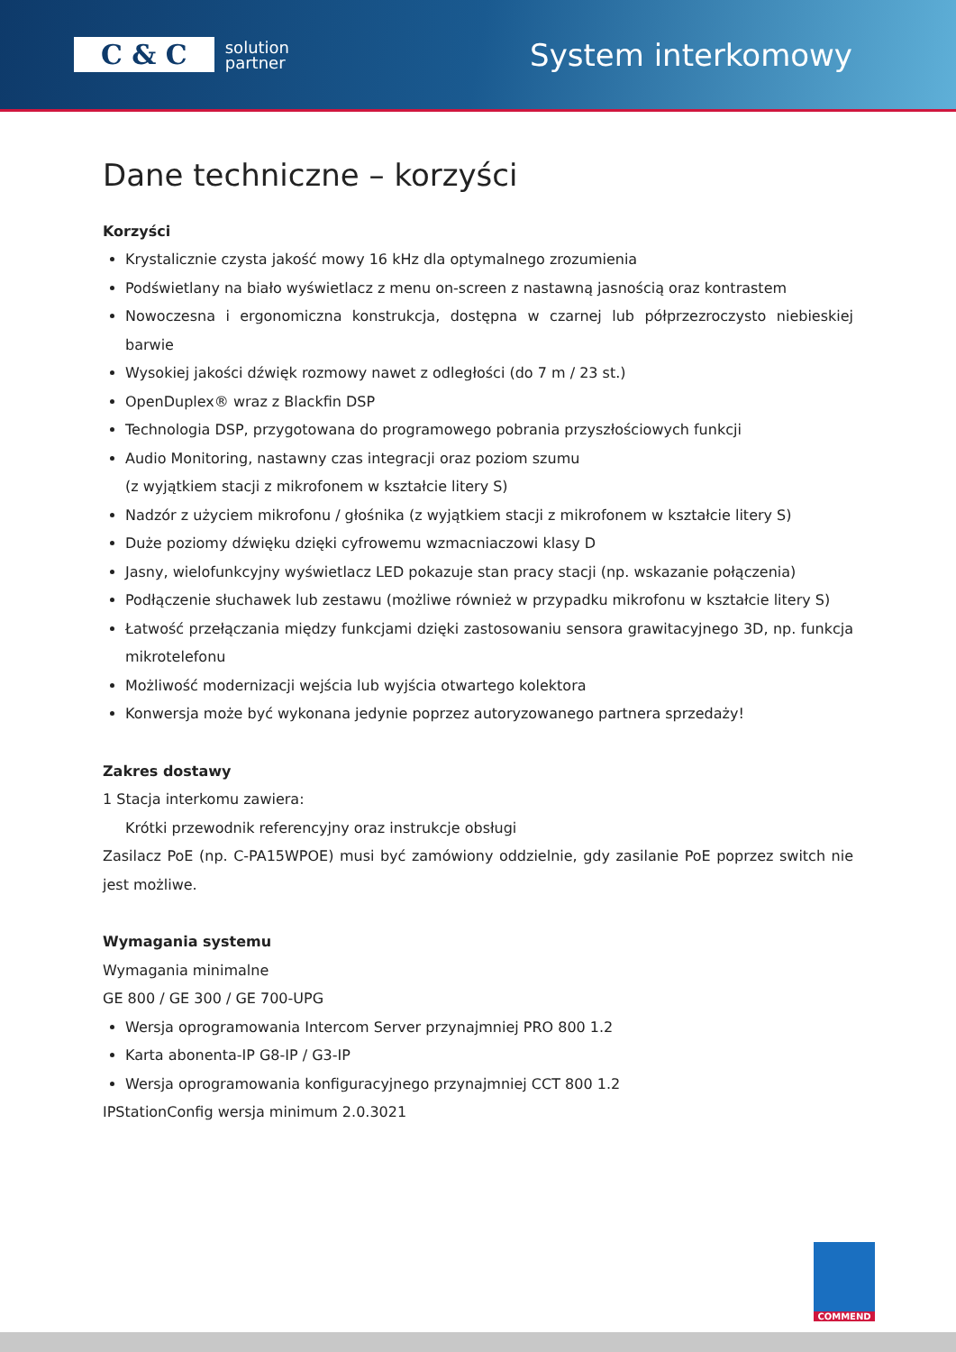C & C
solution
partner
System interkomowy
Dane techniczne – korzyści
Korzyści
Krystalicznie czysta jakość mowy 16 kHz dla optymalnego zrozumienia
Podświetlany na biało wyświetlacz z menu on-screen z nastawną jasnością oraz kontrastem
Nowoczesna i ergonomiczna konstrukcja, dostępna w czarnej lub półprzezroczysto niebieskiej barwie
Wysokiej jakości dźwięk rozmowy nawet z odległości (do 7 m / 23 st.)
OpenDuplex® wraz z Blackfin DSP
Technologia DSP, przygotowana do programowego pobrania przyszłościowych funkcji
Audio Monitoring, nastawny czas integracji oraz poziom szumu
(z wyjątkiem stacji z mikrofonem w kształcie litery S)
Nadzór z użyciem mikrofonu / głośnika (z wyjątkiem stacji z mikrofonem w kształcie litery S)
Duże poziomy dźwięku dzięki cyfrowemu wzmacniaczowi klasy D
Jasny, wielofunkcyjny wyświetlacz LED pokazuje stan pracy stacji (np. wskazanie połączenia)
Podłączenie słuchawek lub zestawu (możliwe również w przypadku mikrofonu w kształcie litery S)
Łatwość przełączania między funkcjami dzięki zastosowaniu sensora grawitacyjnego 3D, np. funkcja mikrotelefonu
Możliwość modernizacji wejścia lub wyjścia otwartego kolektora
Konwersja może być wykonana jedynie poprzez autoryzowanego partnera sprzedaży!
Zakres dostawy
1 Stacja interkomu zawiera:
Krótki przewodnik referencyjny oraz instrukcje obsługi
Zasilacz PoE (np. C-PA15WPOE) musi być zamówiony oddzielnie, gdy zasilanie PoE poprzez switch nie jest możliwe.
Wymagania systemu
Wymagania minimalne
GE 800 / GE 300 / GE 700-UPG
Wersja oprogramowania Intercom Server przynajmniej PRO 800 1.2
Karta abonenta-IP G8-IP / G3-IP
Wersja oprogramowania konfiguracyjnego przynajmniej CCT 800 1.2
IPStationConfig wersja minimum 2.0.3021
COMMEND